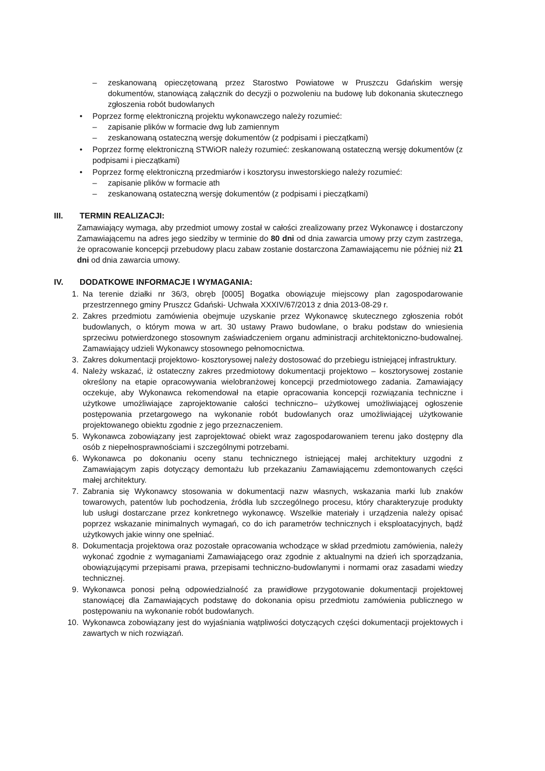– zeskanowaną opieczętowaną przez Starostwo Powiatowe w Pruszczu Gdańskim wersję dokumentów, stanowiącą załącznik do decyzji o pozwoleniu na budowę lub dokonania skutecznego zgłoszenia robót budowlanych
• Poprzez formę elektroniczną projektu wykonawczego należy rozumieć:
– zapisanie plików w formacie dwg lub zamiennym
– zeskanowaną ostateczną wersję dokumentów (z podpisami i pieczątkami)
• Poprzez formę elektroniczną STWiOR należy rozumieć: zeskanowaną ostateczną wersję dokumentów (z podpisami i pieczątkami)
• Poprzez formę elektroniczną przedmiarów i kosztorysu inwestorskiego należy rozumieć:
– zapisanie plików w formacie ath
– zeskanowaną ostateczną wersję dokumentów (z podpisami i pieczątkami)
III. TERMIN REALIZACJI:
Zamawiający wymaga, aby przedmiot umowy został w całości zrealizowany przez Wykonawcę i dostarczony Zamawiającemu na adres jego siedziby w terminie do 80 dni od dnia zawarcia umowy przy czym zastrzega, że opracowanie koncepcji przebudowy placu zabaw zostanie dostarczona Zamawiającemu nie później niż 21 dni od dnia zawarcia umowy.
IV. DODATKOWE INFORMACJE I WYMAGANIA:
1. Na terenie działki nr 36/3, obręb [0005] Bogatka obowiązuje miejscowy plan zagospodarowanie przestrzennego gminy Pruszcz Gdański- Uchwała XXXIV/67/2013 z dnia 2013-08-29 r.
2. Zakres przedmiotu zamówienia obejmuje uzyskanie przez Wykonawcę skutecznego zgłoszenia robót budowlanych, o którym mowa w art. 30 ustawy Prawo budowlane, o braku podstaw do wniesienia sprzeciwu potwierdzonego stosownym zaświadczeniem organu administracji architektoniczno-budowalnej. Zamawiający udzieli Wykonawcy stosownego pełnomocnictwa.
3. Zakres dokumentacji projektowo- kosztorysowej należy dostosować do przebiegu istniejącej infrastruktury.
4. Należy wskazać, iż ostateczny zakres przedmiotowy dokumentacji projektowo – kosztorysowej zostanie określony na etapie opracowywania wielobranżowej koncepcji przedmiotowego zadania. Zamawiający oczekuje, aby Wykonawca rekomendował na etapie opracowania koncepcji rozwiązania techniczne i użytkowe umożliwiające zaprojektowanie całości techniczno– użytkowej umożliwiającej ogłoszenie postępowania przetargowego na wykonanie robót budowlanych oraz umożliwiającej użytkowanie projektowanego obiektu zgodnie z jego przeznaczeniem.
5. Wykonawca zobowiązany jest zaprojektować obiekt wraz zagospodarowaniem terenu jako dostępny dla osób z niepełnosprawnościami i szczególnymi potrzebami.
6. Wykonawca po dokonaniu oceny stanu technicznego istniejącej małej architektury uzgodni z Zamawiającym zapis dotyczący demontażu lub przekazaniu Zamawiającemu zdemontowanych części małej architektury.
7. Zabrania się Wykonawcy stosowania w dokumentacji nazw własnych, wskazania marki lub znaków towarowych, patentów lub pochodzenia, źródła lub szczególnego procesu, który charakteryzuje produkty lub usługi dostarczane przez konkretnego wykonawcę. Wszelkie materiały i urządzenia należy opisać poprzez wskazanie minimalnych wymagań, co do ich parametrów technicznych i eksploatacyjnych, bądź użytkowych jakie winny one spełniać.
8. Dokumentacja projektowa oraz pozostałe opracowania wchodzące w skład przedmiotu zamówienia, należy wykonać zgodnie z wymaganiami Zamawiającego oraz zgodnie z aktualnymi na dzień ich sporządzania, obowiązującymi przepisami prawa, przepisami techniczno-budowlanymi i normami oraz zasadami wiedzy technicznej.
9. Wykonawca ponosi pełną odpowiedzialność za prawidłowe przygotowanie dokumentacji projektowej stanowiącej dla Zamawiających podstawę do dokonania opisu przedmiotu zamówienia publicznego w postępowaniu na wykonanie robót budowlanych.
10. Wykonawca zobowiązany jest do wyjaśniania wątpliwości dotyczących części dokumentacji projektowych i zawartych w nich rozwiązań.